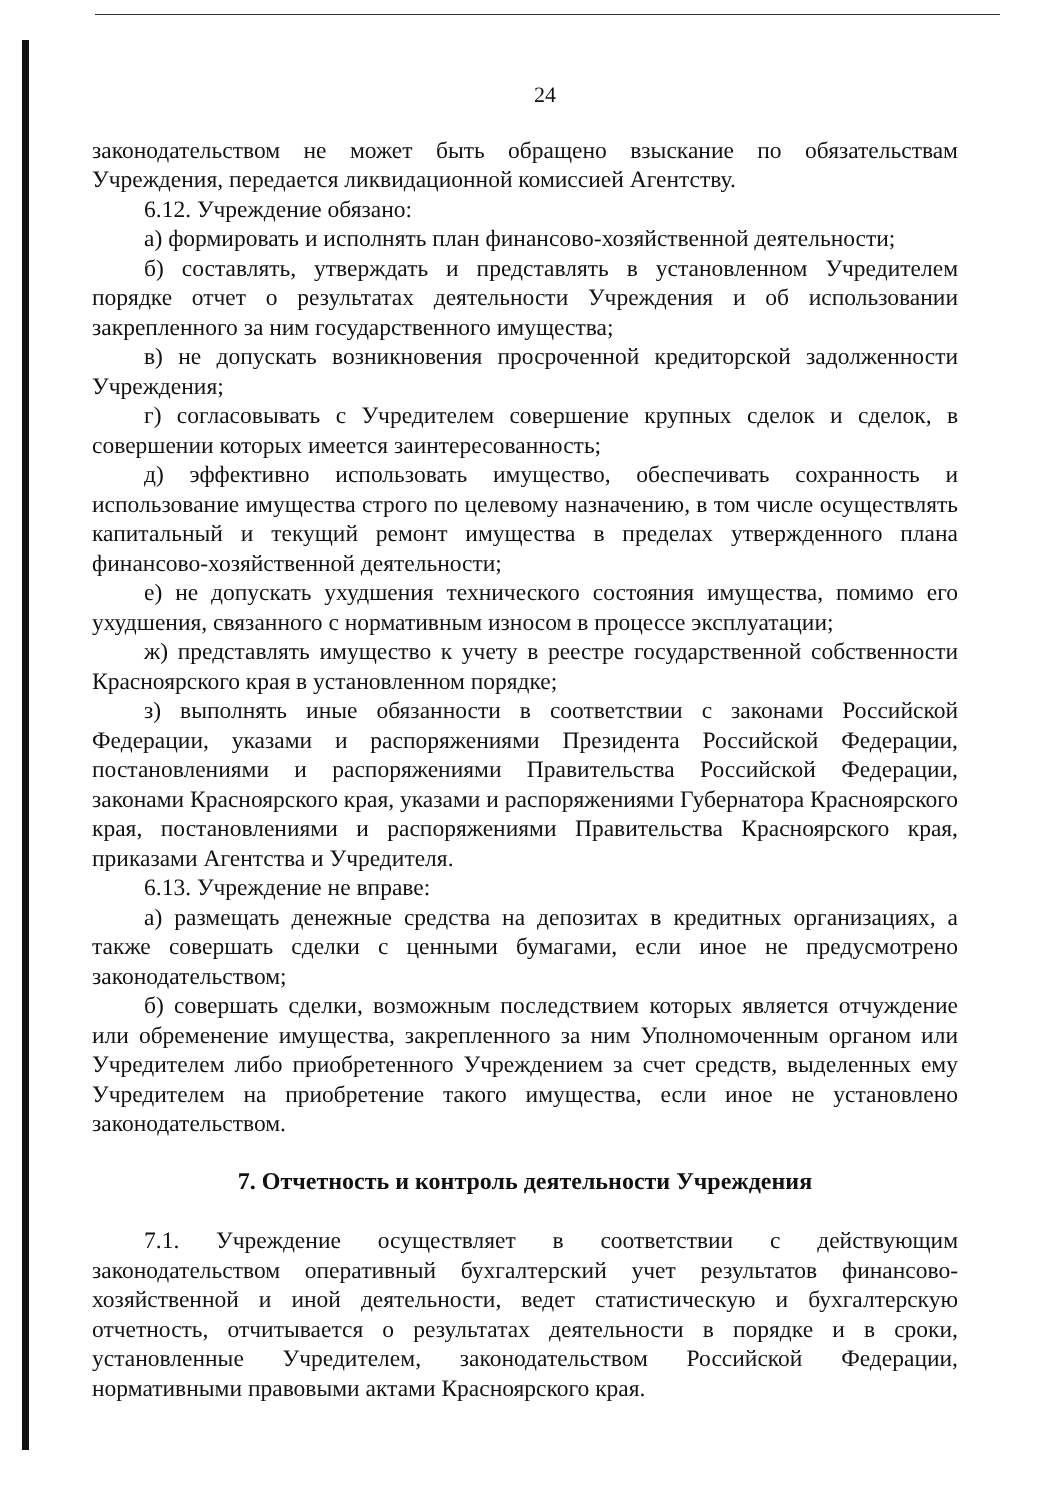24
законодательством не может быть обращено взыскание по обязательствам Учреждения, передается ликвидационной комиссией Агентству.
6.12. Учреждение обязано:
а) формировать и исполнять план финансово-хозяйственной деятельности;
б) составлять, утверждать и представлять в установленном Учредителем порядке отчет о результатах деятельности Учреждения и об использовании закрепленного за ним государственного имущества;
в) не допускать возникновения просроченной кредиторской задолженности Учреждения;
г) согласовывать с Учредителем совершение крупных сделок и сделок, в совершении которых имеется заинтересованность;
д) эффективно использовать имущество, обеспечивать сохранность и использование имущества строго по целевому назначению, в том числе осуществлять капитальный и текущий ремонт имущества в пределах утвержденного плана финансово-хозяйственной деятельности;
е) не допускать ухудшения технического состояния имущества, помимо его ухудшения, связанного с нормативным износом в процессе эксплуатации;
ж) представлять имущество к учету в реестре государственной собственности Красноярского края в установленном порядке;
з) выполнять иные обязанности в соответствии с законами Российской Федерации, указами и распоряжениями Президента Российской Федерации, постановлениями и распоряжениями Правительства Российской Федерации, законами Красноярского края, указами и распоряжениями Губернатора Красноярского края, постановлениями и распоряжениями Правительства Красноярского края, приказами Агентства и Учредителя.
6.13. Учреждение не вправе:
а) размещать денежные средства на депозитах в кредитных организациях, а также совершать сделки с ценными бумагами, если иное не предусмотрено законодательством;
б) совершать сделки, возможным последствием которых является отчуждение или обременение имущества, закрепленного за ним Уполномоченным органом или Учредителем либо приобретенного Учреждением за счет средств, выделенных ему Учредителем на приобретение такого имущества, если иное не установлено законодательством.
7. Отчетность и контроль деятельности Учреждения
7.1. Учреждение осуществляет в соответствии с действующим законодательством оперативный бухгалтерский учет результатов финансово-хозяйственной и иной деятельности, ведет статистическую и бухгалтерскую отчетность, отчитывается о результатах деятельности в порядке и в сроки, установленные Учредителем, законодательством Российской Федерации, нормативными правовыми актами Красноярского края.